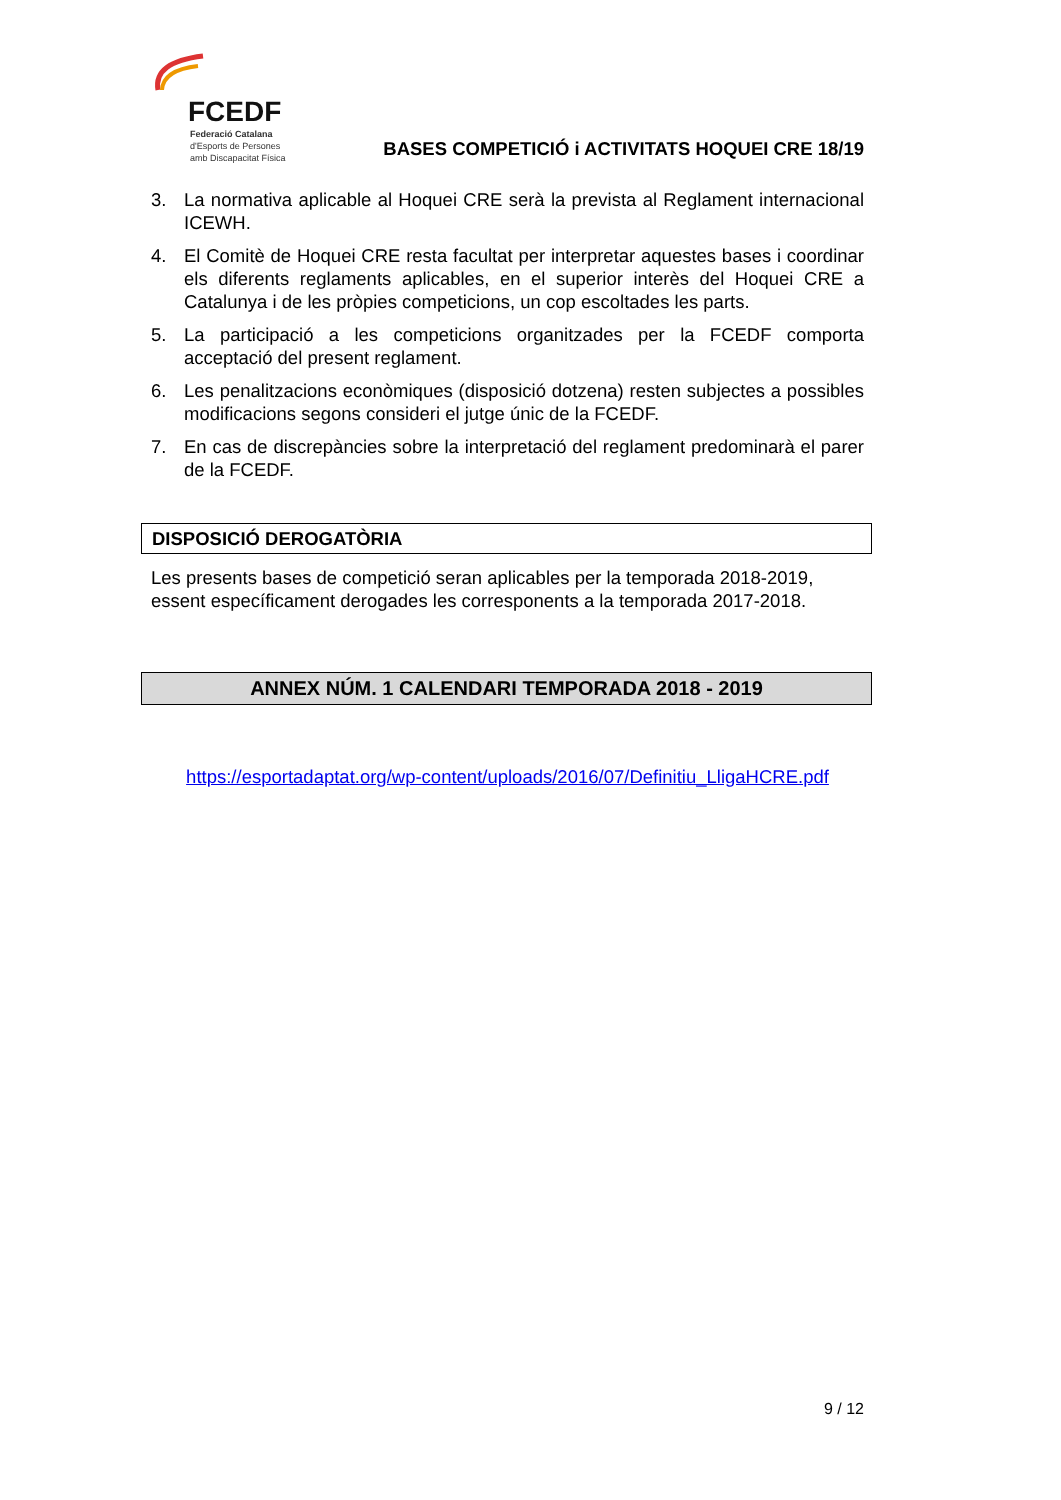FCEDF
Federació Catalana
d'Esports de Persones
amb Discapacitat Física
BASES COMPETICIÓ i ACTIVITATS HOQUEI CRE 18/19
3. La normativa aplicable al Hoquei CRE serà la prevista al Reglament internacional ICEWH.
4. El Comitè de Hoquei CRE resta facultat per interpretar aquestes bases i coordinar els diferents reglaments aplicables, en el superior interès del Hoquei CRE a Catalunya i de les pròpies competicions, un cop escoltades les parts.
5. La participació a les competicions organitzades per la FCEDF comporta acceptació del present reglament.
6. Les penalitzacions econòmiques (disposició dotzena) resten subjectes a possibles modificacions segons consideri el jutge únic de la FCEDF.
7. En cas de discrepàncies sobre la interpretació del reglament predominarà el parer de la FCEDF.
DISPOSICIÓ DEROGATÒRIA
Les presents bases de competició seran aplicables per la temporada 2018-2019, essent específicament derogades les corresponents a la temporada 2017-2018.
ANNEX NÚM. 1 CALENDARI TEMPORADA 2018 - 2019
https://esportadaptat.org/wp-content/uploads/2016/07/Definitiu_LligaHCRE.pdf
9 / 12